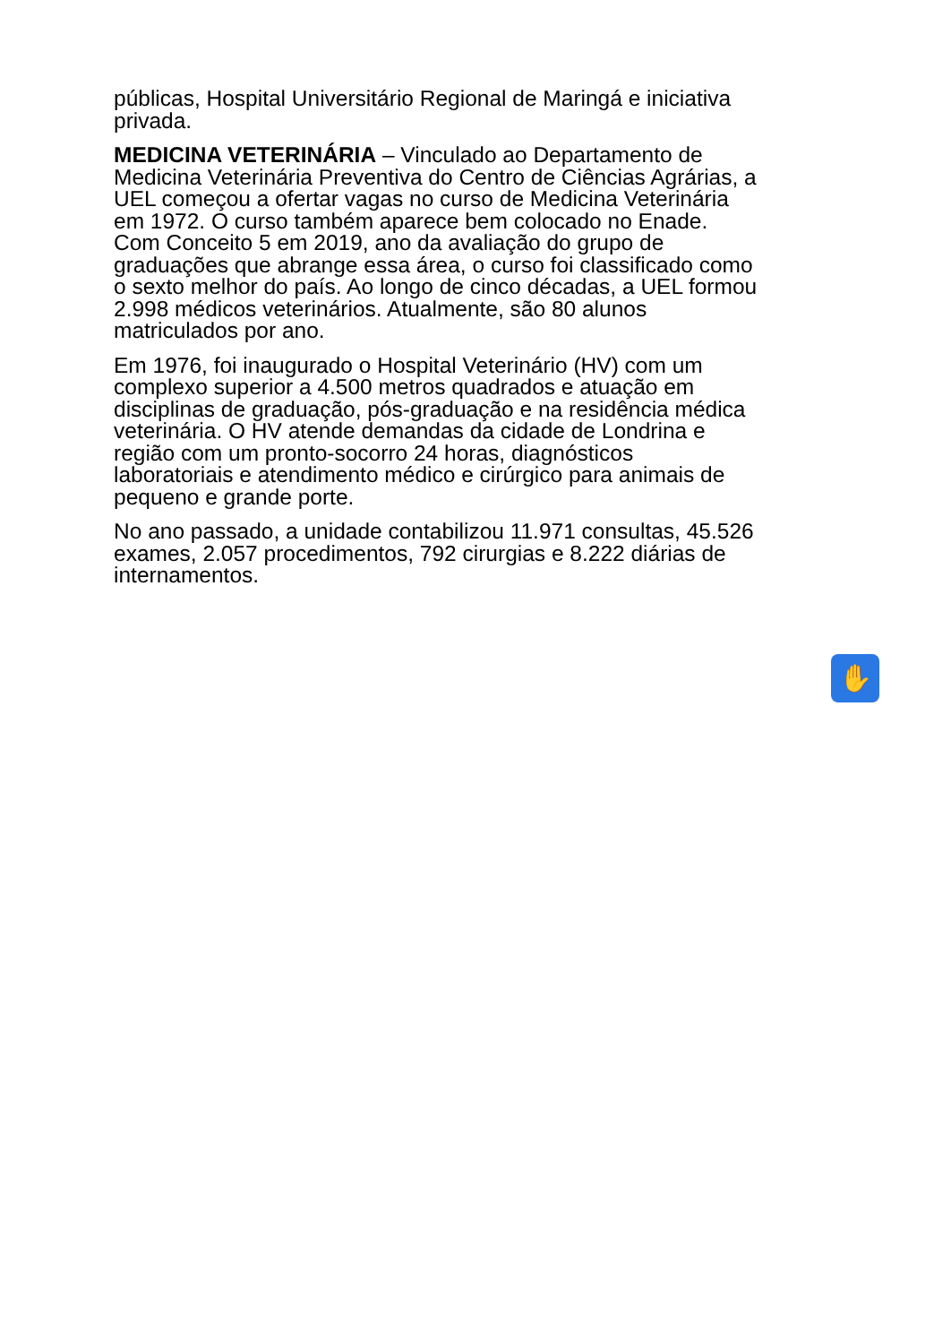públicas, Hospital Universitário Regional de Maringá e iniciativa privada.
MEDICINA VETERINÁRIA – Vinculado ao Departamento de Medicina Veterinária Preventiva do Centro de Ciências Agrárias, a UEL começou a ofertar vagas no curso de Medicina Veterinária em 1972. O curso também aparece bem colocado no Enade. Com Conceito 5 em 2019, ano da avaliação do grupo de graduações que abrange essa área, o curso foi classificado como o sexto melhor do país. Ao longo de cinco décadas, a UEL formou 2.998 médicos veterinários. Atualmente, são 80 alunos matriculados por ano.
Em 1976, foi inaugurado o Hospital Veterinário (HV) com um complexo superior a 4.500 metros quadrados e atuação em disciplinas de graduação, pós-graduação e na residência médica veterinária. O HV atende demandas da cidade de Londrina e região com um pronto-socorro 24 horas, diagnósticos laboratoriais e atendimento médico e cirúrgico para animais de pequeno e grande porte.
No ano passado, a unidade contabilizou 11.971 consultas, 45.526 exames, 2.057 procedimentos, 792 cirurgias e 8.222 diárias de internamentos.
✋